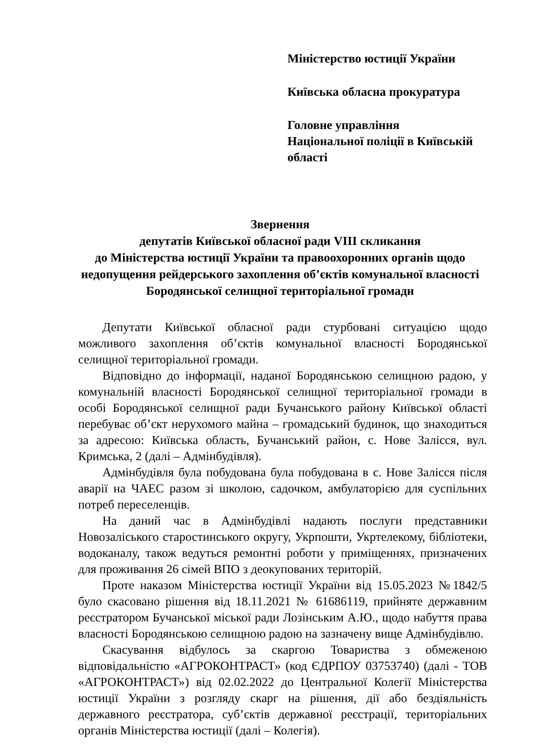Міністерство юстиції України
Київська обласна прокуратура
Головне управління
Національної поліції в Київській області
Звернення
депутатів Київської обласної ради VIII скликання
до Міністерства юстиції України та правоохоронних органів щодо недопущення рейдерського захоплення об’єктів комунальної власності Бородянської селищної територіальної громади
Депутати Київської обласної ради стурбовані ситуацією щодо можливого захоплення об’єктів комунальної власності Бородянської селищної територіальної громади.
Відповідно до інформації, наданої Бородянською селищною радою, у комунальній власності Бородянської селищної територіальної громади в особі Бородянської селищної ради Бучанського району Київської області перебуває об’єкт нерухомого майна – громадський будинок, що знаходиться за адресою: Київська область, Бучанський район, с. Нове Залісся, вул. Кримська, 2 (далі – Адмінбудівля).
Адмінбудівля була побудована була побудована в с. Нове Залісся після аварії на ЧАЕС разом зі школою, садочком, амбулаторією для суспільних потреб переселенців.
На даний час в Адмінбудівлі надають послуги представники Новозаліського старостинського округу, Укрпошти, Укртелекому, бібліотеки, водоканалу, також ведуться ремонтні роботи у приміщеннях, призначених для проживання 26 сімей ВПО з деокупованих територій.
Проте наказом Міністерства юстиції України від 15.05.2023 №1842/5 було скасовано рішення від 18.11.2021 № 61686119, прийняте державним реєстратором Бучанської міської ради Лозінським А.Ю., щодо набуття права власності Бородянською селищною радою на зазначену вище Адмінбудівлю.
Скасування відбулось за скаргою Товариства з обмеженою відповідальністю «АГРОКОНТРАСТ» (код ЄДРПОУ 03753740) (далі - ТОВ «АГРОКОНТРАСТ») від 02.02.2022 до Центральної Колегії Міністерства юстиції України з розгляду скарг на рішення, дії або бездіяльність державного реєстратора, суб’єктів державної реєстрації, територіальних органів Міністерства юстиції (далі – Колегія).